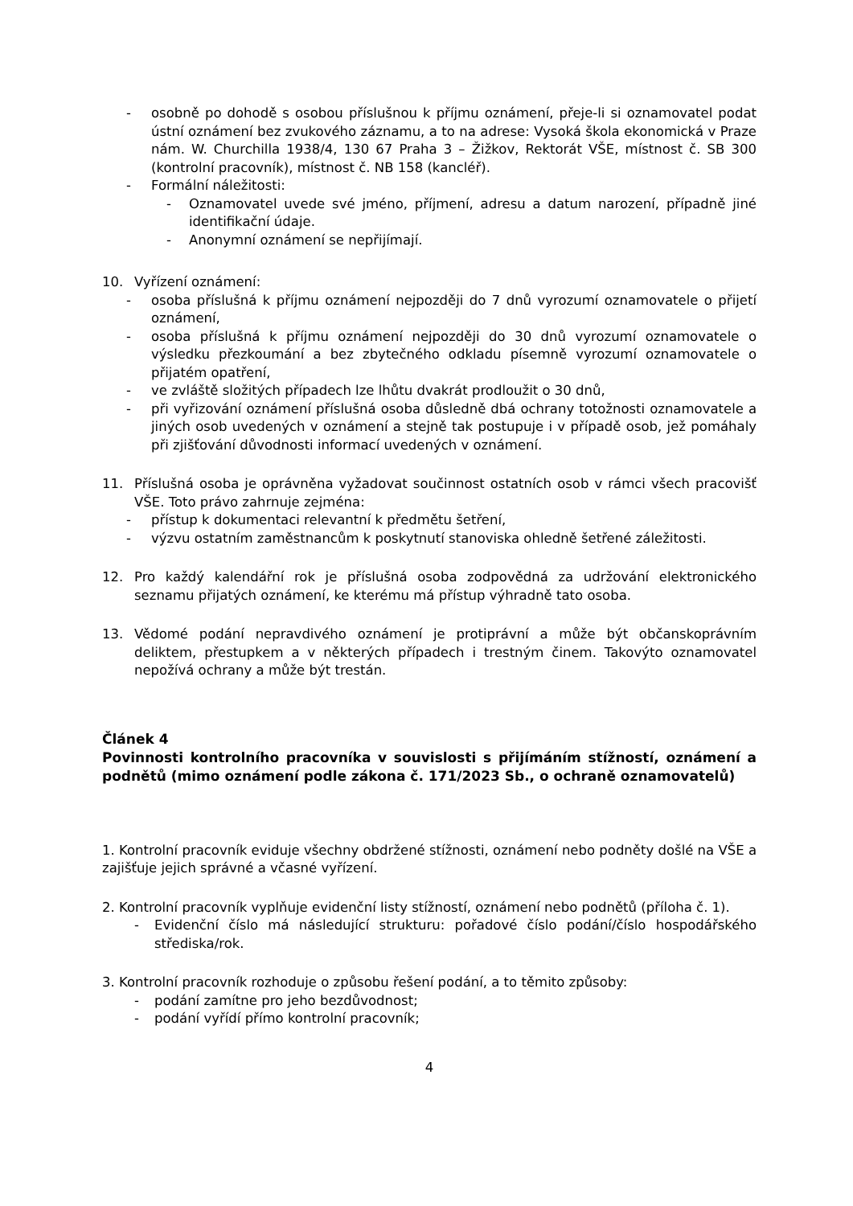- osobně po dohodě s osobou příslušnou k příjmu oznámení, přeje-li si oznamovatel podat ústní oznámení bez zvukového záznamu, a to na adrese: Vysoká škola ekonomická v Praze nám. W. Churchilla 1938/4, 130 67 Praha 3 – Žižkov, Rektorát VŠE, místnost č. SB 300 (kontrolní pracovník), místnost č. NB 158 (kancléř).
- Formální náležitosti:
- Oznamovatel uvede své jméno, příjmení, adresu a datum narození, případně jiné identifikační údaje.
- Anonymní oznámení se nepřijímají.
10. Vyřízení oznámení:
- osoba příslušná k příjmu oznámení nejpozději do 7 dnů vyrozumí oznamovatele o přijetí oznámení,
- osoba příslušná k příjmu oznámení nejpozději do 30 dnů vyrozumí oznamovatele o výsledku přezkoumání a bez zbytečného odkladu písemně vyrozumí oznamovatele o přijatém opatření,
- ve zvláště složitých případech lze lhůtu dvakrát prodloužit o 30 dnů,
- při vyřizování oznámení příslušná osoba důsledně dbá ochrany totožnosti oznamovatele a jiných osob uvedených v oznámení a stejně tak postupuje i v případě osob, jež pomáhaly při zjišťování důvodnosti informací uvedených v oznámení.
11. Příslušná osoba je oprávněna vyžadovat součinnost ostatních osob v rámci všech pracovišť VŠE. Toto právo zahrnuje zejména:
- přístup k dokumentaci relevantní k předmětu šetření,
- výzvu ostatním zaměstnancům k poskytnutí stanoviska ohledně šetřené záležitosti.
12. Pro každý kalendářní rok je příslušná osoba zodpovědná za udržování elektronického seznamu přijatých oznámení, ke kterému má přístup výhradně tato osoba.
13. Vědomé podání nepravdivého oznámení je protiprávní a může být občanskoprávním deliktem, přestupkem a v některých případech i trestným činem. Takovýto oznamovatel nepožívá ochrany a může být trestán.
Článek 4
Povinnosti kontrolního pracovníka v souvislosti s přijímáním stížností, oznámení a podnětů (mimo oznámení podle zákona č. 171/2023 Sb., o ochraně oznamovatelů)
1. Kontrolní pracovník eviduje všechny obdržené stížnosti, oznámení nebo podněty došlé na VŠE a zajišťuje jejich správné a včasné vyřízení.
2. Kontrolní pracovník vyplňuje evidenční listy stížností, oznámení nebo podnětů (příloha č. 1).
- Evidenční číslo má následující strukturu: pořadové číslo podání/číslo hospodářského střediska/rok.
3. Kontrolní pracovník rozhoduje o způsobu řešení podání, a to těmito způsoby:
- podání zamítne pro jeho bezdůvodnost;
- podání vyřídí přímo kontrolní pracovník;
4